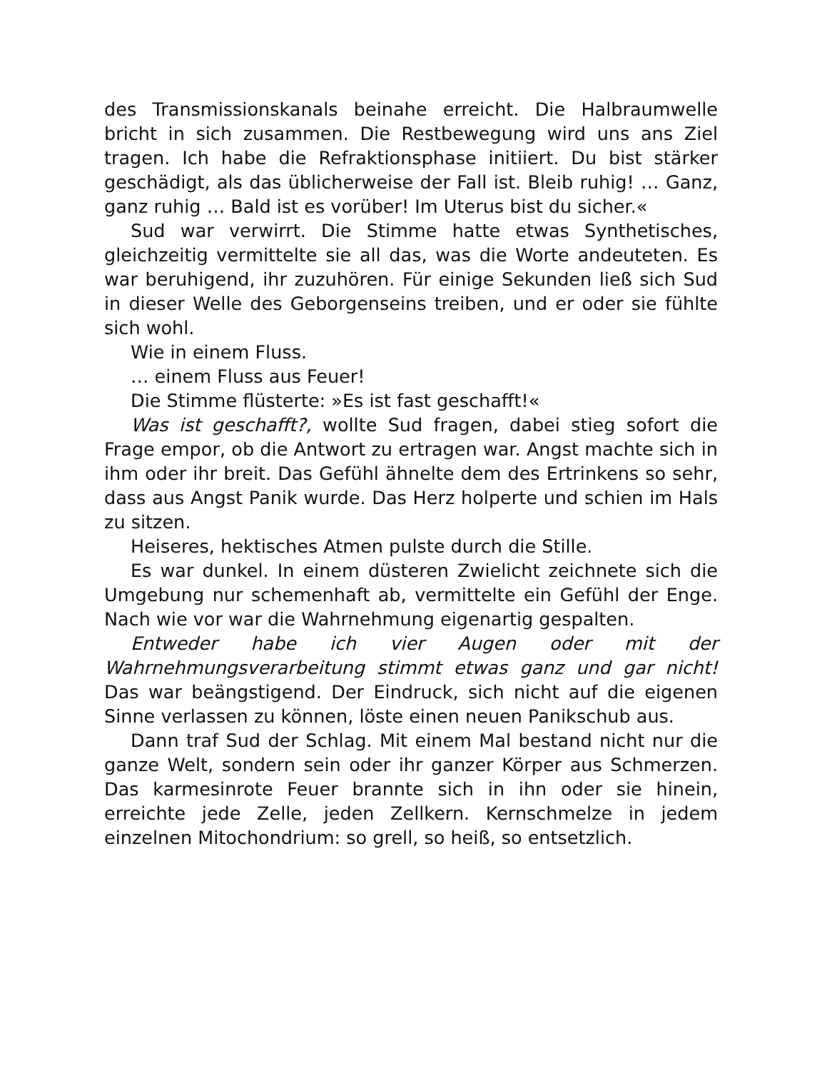des Transmissionskanals beinahe erreicht. Die Halbraumwelle bricht in sich zusammen. Die Restbewegung wird uns ans Ziel tragen. Ich habe die Refraktionsphase initiiert. Du bist stärker geschädigt, als das üblicherweise der Fall ist. Bleib ruhig! … Ganz, ganz ruhig … Bald ist es vorüber! Im Uterus bist du sicher.«
Sud war verwirrt. Die Stimme hatte etwas Synthetisches, gleichzeitig vermittelte sie all das, was die Worte andeuteten. Es war beruhigend, ihr zuzuhören. Für einige Sekunden ließ sich Sud in dieser Welle des Geborgenseins treiben, und er oder sie fühlte sich wohl.
Wie in einem Fluss.
… einem Fluss aus Feuer!
Die Stimme flüsterte: »Es ist fast geschafft!«
Was ist geschafft?, wollte Sud fragen, dabei stieg sofort die Frage empor, ob die Antwort zu ertragen war. Angst machte sich in ihm oder ihr breit. Das Gefühl ähnelte dem des Ertrinkens so sehr, dass aus Angst Panik wurde. Das Herz holperte und schien im Hals zu sitzen.
Heiseres, hektisches Atmen pulste durch die Stille.
Es war dunkel. In einem düsteren Zwielicht zeichnete sich die Umgebung nur schemenhaft ab, vermittelte ein Gefühl der Enge. Nach wie vor war die Wahrnehmung eigenartig gespalten.
Entweder habe ich vier Augen oder mit der Wahrnehmungsverarbeitung stimmt etwas ganz und gar nicht! Das war beängstigend. Der Eindruck, sich nicht auf die eigenen Sinne verlassen zu können, löste einen neuen Panikschub aus.
Dann traf Sud der Schlag. Mit einem Mal bestand nicht nur die ganze Welt, sondern sein oder ihr ganzer Körper aus Schmerzen. Das karmesinrote Feuer brannte sich in ihn oder sie hinein, erreichte jede Zelle, jeden Zellkern. Kernschmelze in jedem einzelnen Mitochondrium: so grell, so heiß, so entsetzlich.